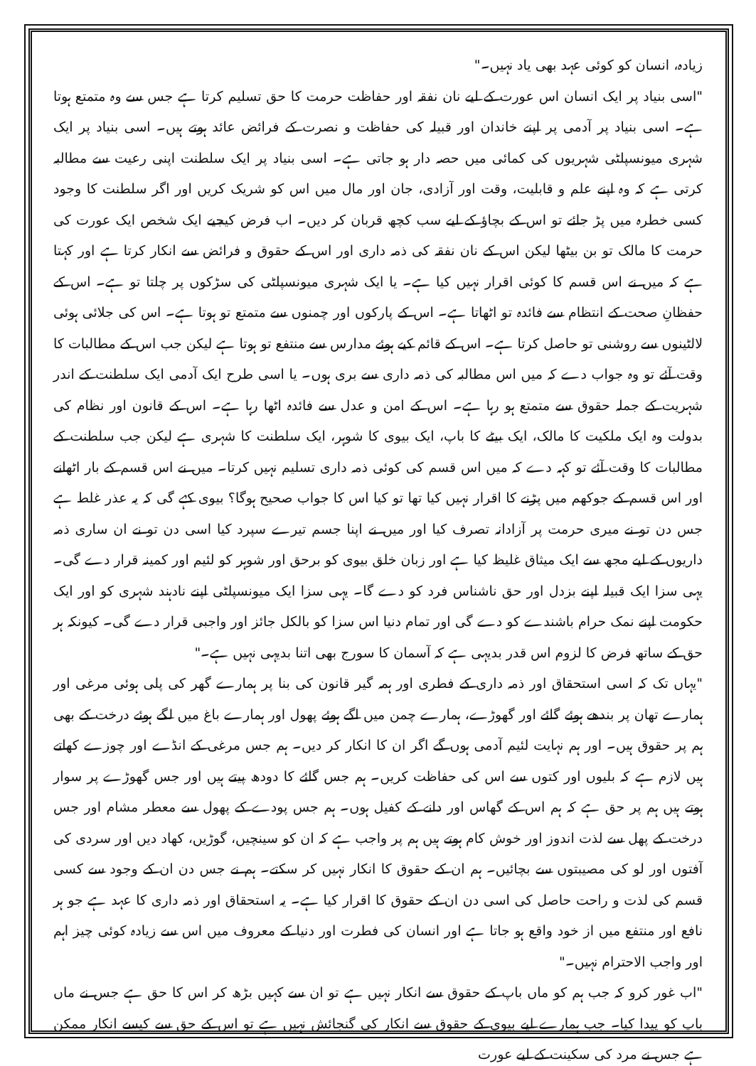زیادہ، انسان کو کوئی عہد بھی یاد نہیں۔"
"اسی بنیاد پر ایک انسان اس عورت کے لیے نان نفقہ اور حفاظت حرمت کا حق تسلیم کرتا ہے جس سے وہ متمتع ہوتا ہے۔ اسی بنیاد پر آدمی پر اپنے خاندان اور قبیلہ کی حفاظت و نصرت کے فرائض عائد ہوتے ہیں۔ اسی بنیاد پر ایک شہری میونسپلٹی شہریوں کی کمائی میں حصہ دار ہو جاتی ہے۔ اسی بنیاد پر ایک سلطنت اپنی رعیت سے مطالبہ کرتی ہے کہ وہ اپنے علم و قابلیت، وقت اور آزادی، جان اور مال میں اس کو شریک کریں اور اگر سلطنت کا وجود کسی خطرہ میں پڑ جائے تو اس کے بچاؤ کے لیے سب کچھ قربان کر دیں۔ اب فرض کیجیے ایک شخص ایک عورت کی حرمت کا مالک تو بن بیٹھا لیکن اس کے نان نفقہ کی ذمہ داری اور اس کے حقوق و فرائض سے انکار کرتا ہے اور کہتا ہے کہ میں نے اس قسم کا کوئی اقرار نہیں کیا ہے۔ یا ایک شہری میونسپلٹی کی سڑکوں پر چلتا تو ہے۔ اس کے حفظانِ صحت کے انتظام سے فائدہ تو اٹھاتا ہے۔ اس کے پارکوں اور چمنوں سے متمتع تو ہوتا ہے۔ اس کی جلائی ہوئی لالٹینوں سے روشنی تو حاصل کرتا ہے۔ اس کے قائم کیے ہوئے مدارس سے منتفع تو ہوتا ہے لیکن جب اس کے مطالبات کا وقت آئے تو وہ جواب دے کہ میں اس مطالبہ کی ذمہ داری سے بری ہوں۔ یا اسی طرح ایک آدمی ایک سلطنت کے اندر شہریت کے جملہ حقوق سے متمتع ہو رہا ہے۔ اس کے امن و عدل سے فائدہ اٹھا رہا ہے۔ اس کے قانون اور نظام کی بدولت وہ ایک ملکیت کا مالک، ایک بیٹے کا باپ، ایک بیوی کا شوہر، ایک سلطنت کا شہری ہے لیکن جب سلطنت کے مطالبات کا وقت آئے تو کہہ دے کہ میں اس قسم کی کوئی ذمہ داری تسلیم نہیں کرتا۔ میں نے اس قسم کے بار اٹھانے اور اس قسم کے جوکھم میں پڑنے کا اقرار نہیں کیا تھا تو کیا اس کا جواب صحیح ہوگا؟ بیوی کہے گی کہ یہ عذر غلط ہے جس دن تو نے میری حرمت پر آزادانہ تصرف کیا اور میں نے اپنا جسم تیرے سپرد کیا اسی دن تو نے ان ساری ذمہ داریوں کے لیے مجھ سے ایک میثاق غلیظ کیا ہے اور زبان خلق بیوی کو برحق اور شوہر کو لئیم اور کمینہ قرار دے گی۔ یہی سزا ایک قبیلہ اپنے بزدل اور حق ناشناس فرد کو دے گا۔ یہی سزا ایک میونسپلٹی اپنے نادہند شہری کو اور ایک حکومت اپنے نمک حرام باشندے کو دے گی اور تمام دنیا اس سزا کو بالکل جائز اور واجبی قرار دے گی۔ کیونکہ ہر حق کے ساتھ فرض کا لزوم اس قدر بدیہی ہے کہ آسمان کا سورج بھی اتنا بدیہی نہیں ہے۔"
"یہاں تک کہ اسی استحقاق اور ذمہ داری کے فطری اور ہمہ گیر قانون کی بنا پر ہمارے گھر کی پلی ہوئی مرغی اور ہمارے تھان پر بندھے ہوئے گائے اور گھوڑے، ہمارے چمن میں اگے ہوئے پھول اور ہمارے باغ میں لگے ہوئے درخت کے بھی ہم پر حقوق ہیں۔ اور ہم نہایت لئیم آدمی ہوں گے اگر ان کا انکار کر دیں۔ ہم جس مرغی کے انڈے اور چوزے کھاتے ہیں لازم ہے کہ بلیوں اور کتوں سے اس کی حفاظت کریں۔ ہم جس گائے کا دودھ پیتے ہیں اور جس گھوڑے پر سوار ہوتے ہیں ہم پر حق ہے کہ ہم اس کے گھاس اور دانے کے کفیل ہوں۔ ہم جس پودے کے پھول سے معطر مشام اور جس درخت کے پھل سے لذت اندوز اور خوش کام ہوتے ہیں ہم پر واجب ہے کہ ان کو سینچیں، گوڑیں، کھاد دیں اور سردی کی آفتوں اور لو کی مصیبتوں سے بچائیں۔ ہم ان کے حقوق کا انکار نہیں کر سکتے۔ ہم نے جس دن ان کے وجود سے کسی قسم کی لذت و راحت حاصل کی اسی دن ان کے حقوق کا اقرار کیا ہے۔ یہ استحقاق اور ذمہ داری کا عہد ہے جو ہر نافع اور منتفع میں از خود واقع ہو جاتا ہے اور انسان کی فطرت اور دنیا کے معروف میں اس سے زیادہ کوئی چیز اہم اور واجب الاحترام نہیں۔"
"اب غور کرو کہ جب ہم کو ماں باپ کے حقوق سے انکار نہیں ہے تو ان سے کہیں بڑھ کر اس کا حق ہے جس نے ماں باپ کو پیدا کیا۔ جب ہمارے لیے بیوی کے حقوق سے انکار کی گنجائش نہیں ہے تو اس کے حق سے کیسے انکار ممکن ہے جس نے مرد کی سکینت کے لیے عورت